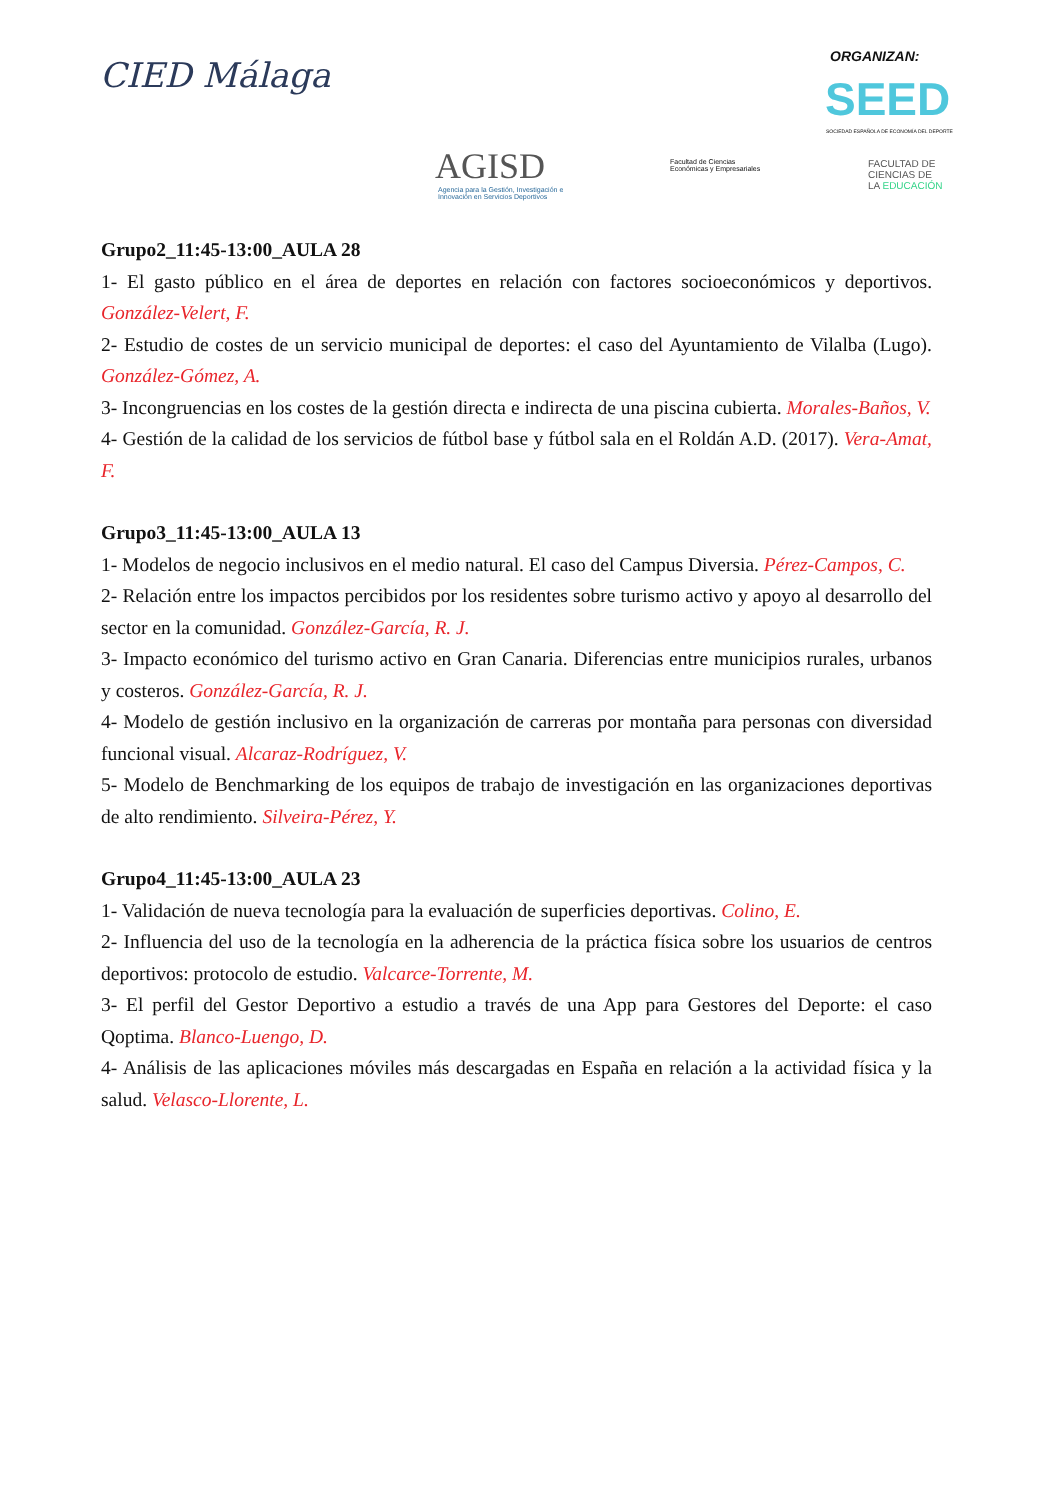CIED Málaga ORGANIZAN:
SEED
SOCIEDAD ESPAÑOLA DE ECONOMÍA DEL DEPORTE
AGISD
Agencia para la Gestión, Investigación e
Innovación en Servicios Deportivos
Facultad de Ciencias
Económicas y Empresariales
FACULTAD DE
CIENCIAS DE
LA EDUCACIÓN
Grupo2_11:45-13:00_AULA 28
1- El gasto público en el área de deportes en relación con factores socioeconómicos y deportivos. González-Velert, F.
2- Estudio de costes de un servicio municipal de deportes: el caso del Ayuntamiento de Vilalba (Lugo). González-Gómez, A.
3- Incongruencias en los costes de la gestión directa e indirecta de una piscina cubierta. Morales-Baños, V.
4- Gestión de la calidad de los servicios de fútbol base y fútbol sala en el Roldán A.D. (2017). Vera-Amat, F.
Grupo3_11:45-13:00_AULA 13
1- Modelos de negocio inclusivos en el medio natural. El caso del Campus Diversia. Pérez-Campos, C.
2- Relación entre los impactos percibidos por los residentes sobre turismo activo y apoyo al desarrollo del sector en la comunidad. González-García, R. J.
3- Impacto económico del turismo activo en Gran Canaria. Diferencias entre municipios rurales, urbanos y costeros. González-García, R. J.
4- Modelo de gestión inclusivo en la organización de carreras por montaña para personas con diversidad funcional visual. Alcaraz-Rodríguez, V.
5- Modelo de Benchmarking de los equipos de trabajo de investigación en las organizaciones deportivas de alto rendimiento. Silveira-Pérez, Y.
Grupo4_11:45-13:00_AULA 23
1- Validación de nueva tecnología para la evaluación de superficies deportivas. Colino, E.
2- Influencia del uso de la tecnología en la adherencia de la práctica física sobre los usuarios de centros deportivos: protocolo de estudio. Valcarce-Torrente, M.
3- El perfil del Gestor Deportivo a estudio a través de una App para Gestores del Deporte: el caso Qoptima. Blanco-Luengo, D.
4- Análisis de las aplicaciones móviles más descargadas en España en relación a la actividad física y la salud. Velasco-Llorente, L.